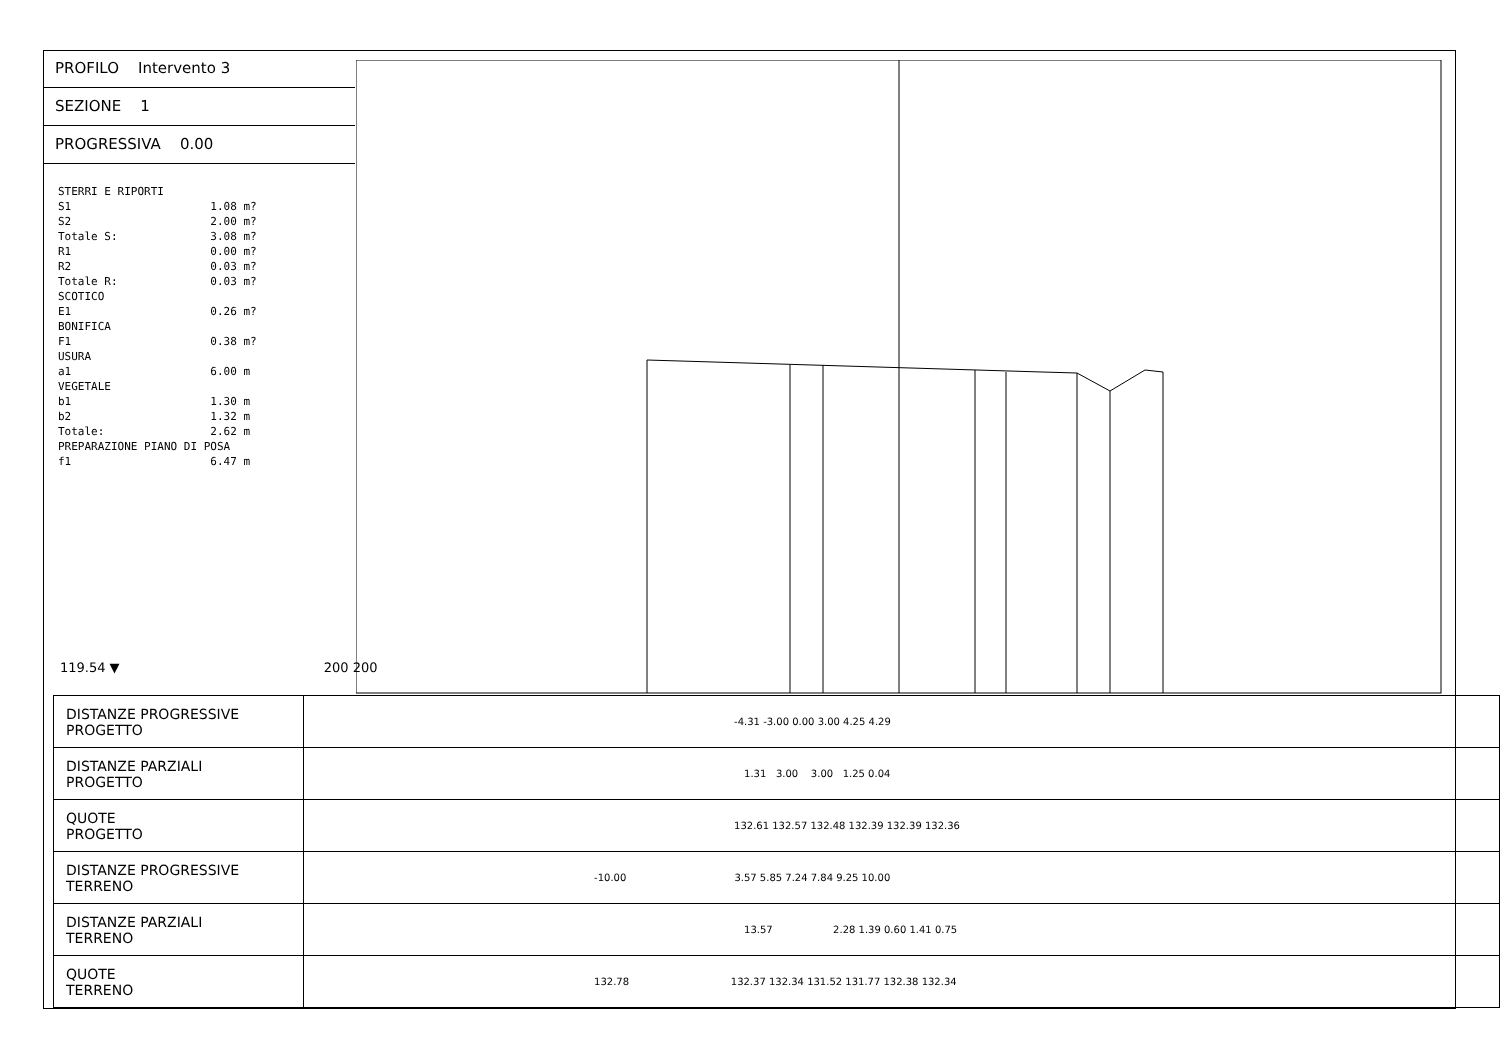PROFILO Intervento 3
SEZIONE 1
PROGRESSIVA 0.00
STERRI E RIPORTI S1 1.08 m? S2 2.00 m? Totale S: 3.08 m? R1 0.00 m? R2 0.03 m? Totale R: 0.03 m? SCOTICO E1 0.26 m? BONIFICA F1 0.38 m? USURA a1 6.00 m VEGETALE b1 1.30 m b2 1.32 m Totale: 2.62 m PREPARAZIONE PIANO DI POSA f1 6.47 m
119.54 ▼ 200 200
| DISTANZE PROGRESSIVE PROGETTO | -4.31 -3.00 0.00 3.00 4.25 4.29 |
| DISTANZE PARZIALI PROGETTO | 1.31 3.00 3.00 1.25 0.04 |
| QUOTE PROGETTO | 132.61 132.57 132.48 132.39 132.39 132.36 |
| DISTANZE PROGRESSIVE TERRENO | -10.00 3.57 5.85 7.24 7.84 9.25 10.00 |
| DISTANZE PARZIALI TERRENO | 13.57 2.28 1.39 0.60 1.41 0.75 |
| QUOTE TERRENO | 132.78 132.37 132.34 131.52 131.77 132.38 132.34 |